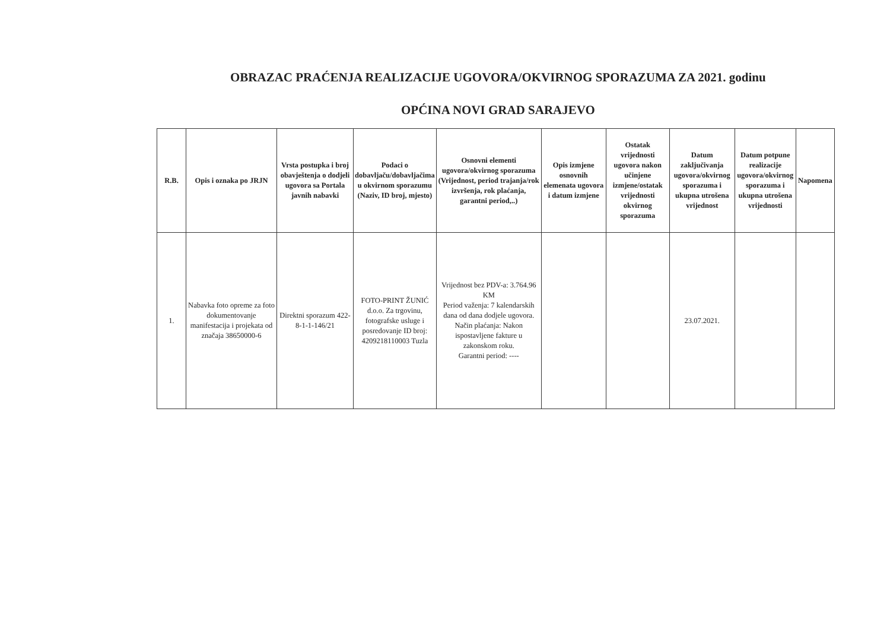OBRAZAC PRAĆENJA REALIZACIJE UGOVORA/OKVIRNOG SPORAZUMA ZA 2021. godinu
OPĆINA NOVI GRAD SARAJEVO
| R.B. | Opis i oznaka po JRJN | Vrsta postupka i broj obavještenja o dodjeli ugovora sa Portala javnih nabavki | Podaci o dobavljaču/dobavljačima u okvirnom sporazumu (Naziv, ID broj, mjesto) | Osnovni elementi ugovora/okvirnog sporazuma (Vrijednost, period trajanja/rok izvršenja, rok plaćanja, garantni period,..) | Opis izmjene osnovnih elemenata ugovora i datum izmjene | Ostatak vrijednosti ugovora nakon učinjene izmjene/ostatak vrijednosti okvirnog sporazuma | Datum zaključivanja ugovora/okvirnog sporazuma i ukupna utrošena vrijednost | Datum potpune realizacije ugovora/okvirnog sporazuma i ukupna utrošena vrijednosti | Napomena |
| --- | --- | --- | --- | --- | --- | --- | --- | --- | --- |
| 1. | Nabavka foto opreme za foto dokumentovanje manifestacija i projekata od značaja 38650000-6 | Direktni sporazum 422-8-1-1-146/21 | FOTO-PRINT ŽUNIĆ d.o.o. Za trgovinu, fotografske usluge i posredovanje ID broj: 4209218110003 Tuzla | Vrijednost bez PDV-a: 3.764.96 KM Period važenja: 7 kalendarskih dana od dana dodjele ugovora. Način plaćanja: Nakon ispostavljene fakture u zakonskom roku. Garantni period: ---- | | | 23.07.2021. | | |